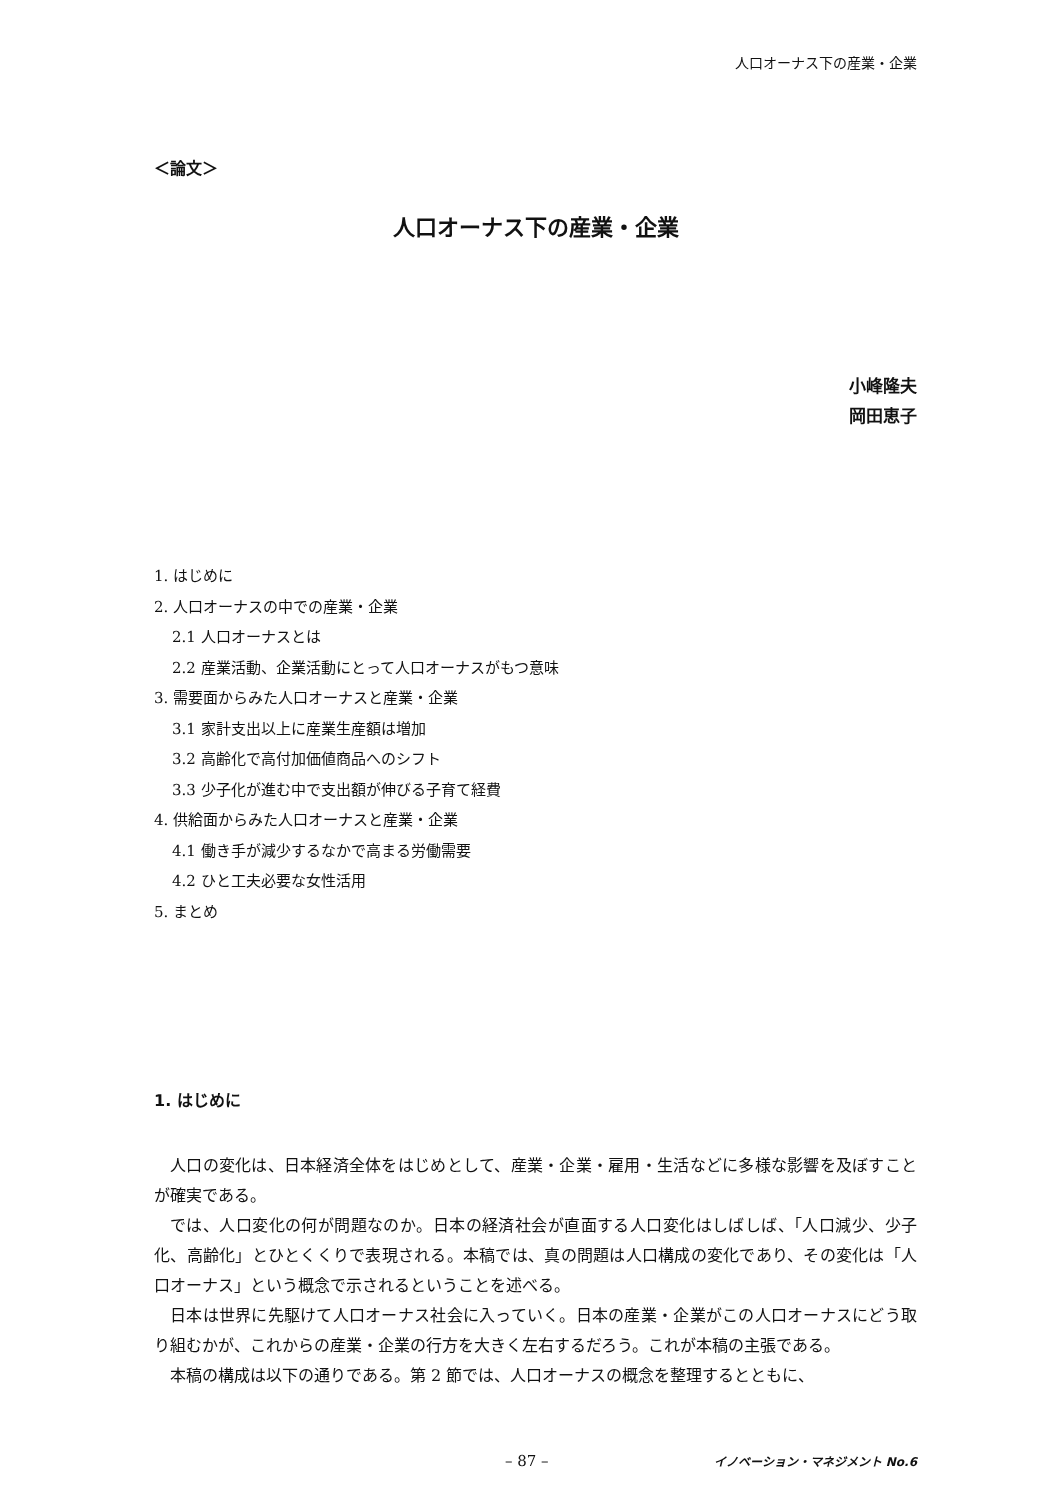人口オーナス下の産業・企業
＜論文＞
人口オーナス下の産業・企業
小峰隆夫
岡田恵子
1. はじめに
2. 人口オーナスの中での産業・企業
2.1 人口オーナスとは
2.2 産業活動、企業活動にとって人口オーナスがもつ意味
3. 需要面からみた人口オーナスと産業・企業
3.1 家計支出以上に産業生産額は増加
3.2 高齢化で高付加価値商品へのシフト
3.3 少子化が進む中で支出額が伸びる子育て経費
4. 供給面からみた人口オーナスと産業・企業
4.1 働き手が減少するなかで高まる労働需要
4.2 ひと工夫必要な女性活用
5. まとめ
1. はじめに
人口の変化は、日本経済全体をはじめとして、産業・企業・雇用・生活などに多様な影響を及ぼすことが確実である。
では、人口変化の何が問題なのか。日本の経済社会が直面する人口変化はしばしば、「人口減少、少子化、高齢化」とひとくくりで表現される。本稿では、真の問題は人口構成の変化であり、その変化は「人口オーナス」という概念で示されるということを述べる。
日本は世界に先駆けて人口オーナス社会に入っていく。日本の産業・企業がこの人口オーナスにどう取り組むかが、これからの産業・企業の行方を大きく左右するだろう。これが本稿の主張である。
本稿の構成は以下の通りである。第 2 節では、人口オーナスの概念を整理するとともに、
– 87 – イノベーション・マネジメント No.6